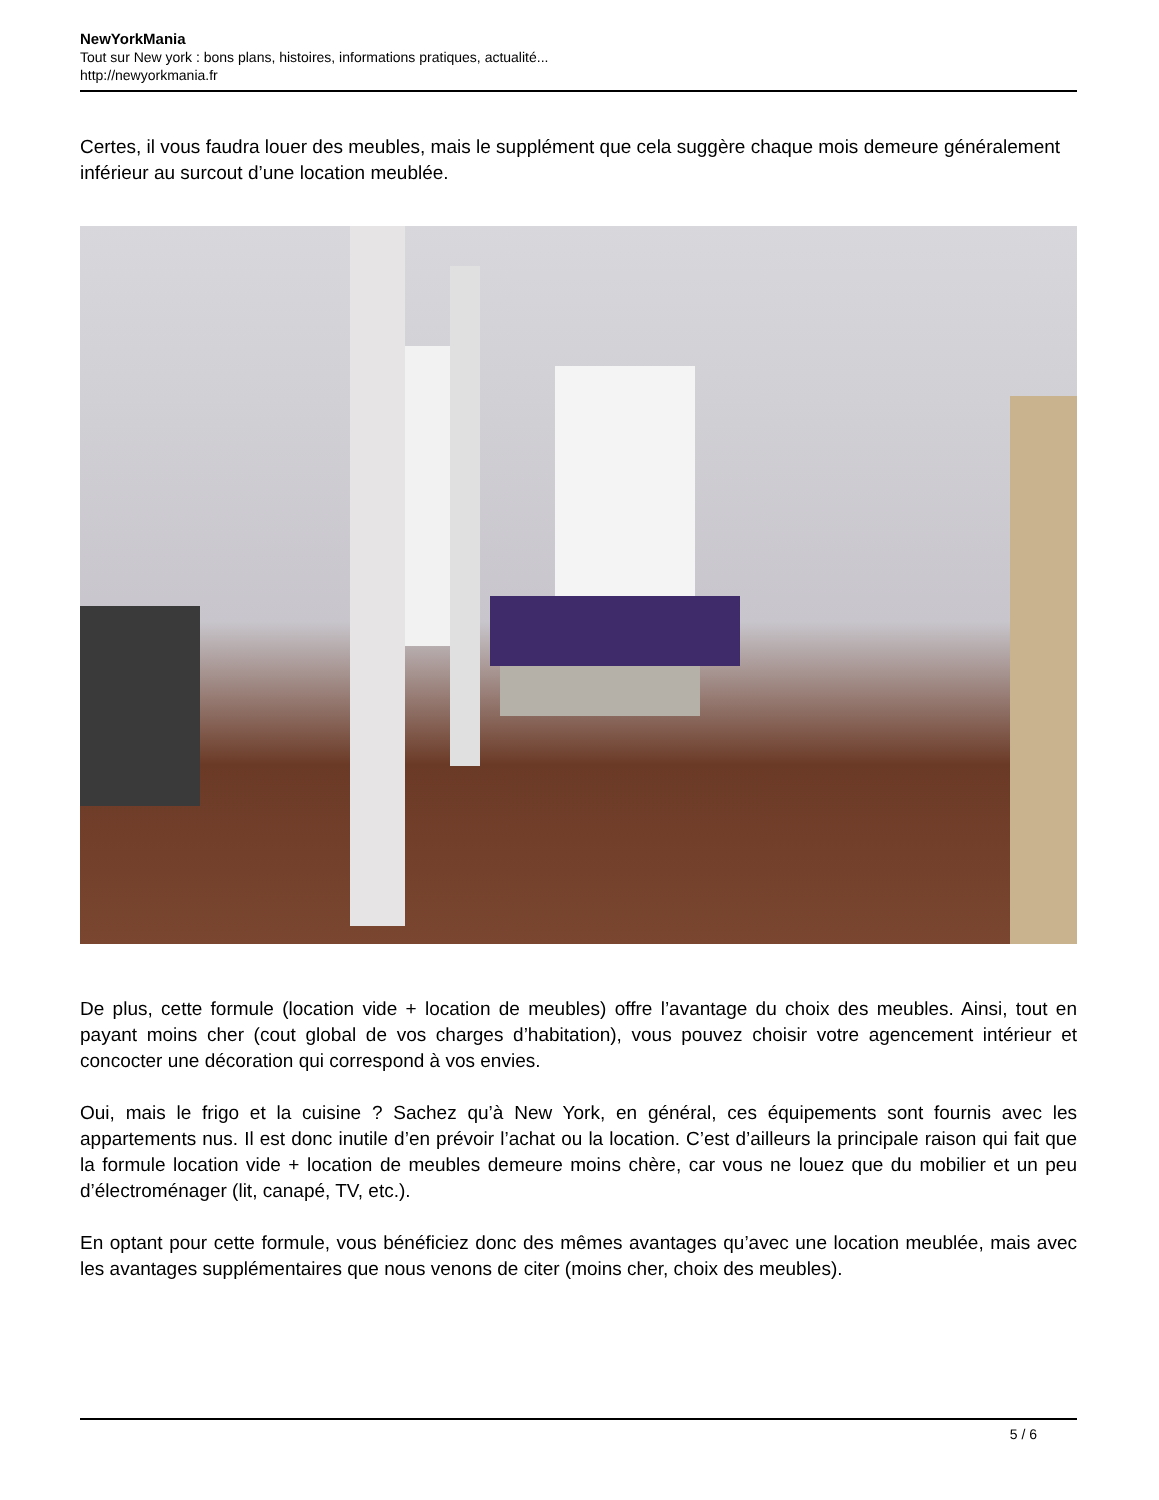NewYorkMania
Tout sur New york : bons plans, histoires, informations pratiques, actualité...
http://newyorkmania.fr
Certes, il vous faudra louer des meubles, mais le supplément que cela suggère chaque mois demeure généralement inférieur au surcout d’une location meublée.
De plus, cette formule (location vide + location de meubles) offre l’avantage du choix des meubles. Ainsi, tout en payant moins cher (cout global de vos charges d’habitation), vous pouvez choisir votre agencement intérieur et concocter une décoration qui correspond à vos envies.
Oui, mais le frigo et la cuisine ? Sachez qu’à New York, en général, ces équipements sont fournis avec les appartements nus. Il est donc inutile d’en prévoir l’achat ou la location. C’est d’ailleurs la principale raison qui fait que la formule location vide + location de meubles demeure moins chère, car vous ne louez que du mobilier et un peu d’électroménager (lit, canapé, TV, etc.).
En optant pour cette formule, vous bénéficiez donc des mêmes avantages qu’avec une location meublée, mais avec les avantages supplémentaires que nous venons de citer (moins cher, choix des meubles).
5 / 6